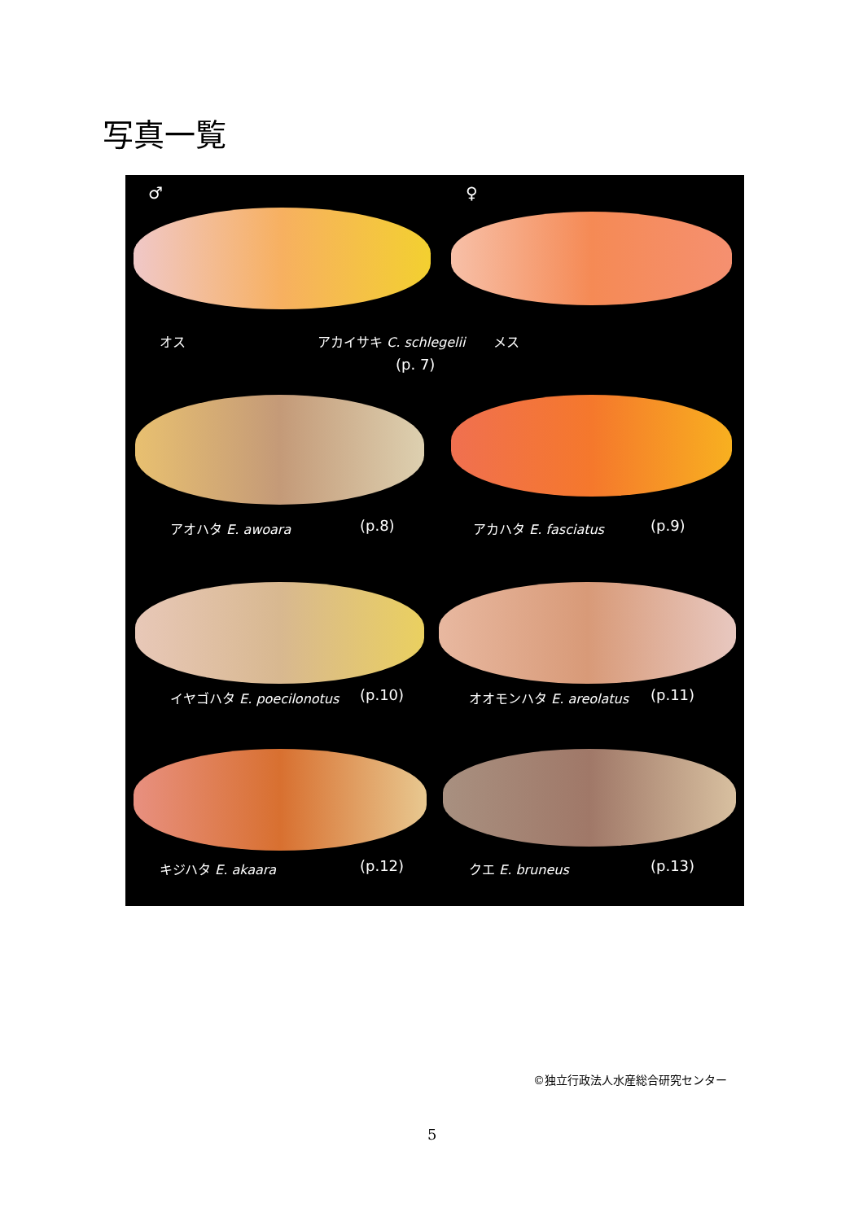写真一覧
♂ ♀
オス アカイサキ C. schlegelii メス
(p. 7)
アオハタ E. awoara (p.8) アカハタ E. fasciatus (p.9)
イヤゴハタ E. poecilonotus (p.10) オオモンハタ E. areolatus (p.11)
キジハタ E. akaara (p.12) クエ E. bruneus (p.13)
©独立行政法人水産総合研究センター
5